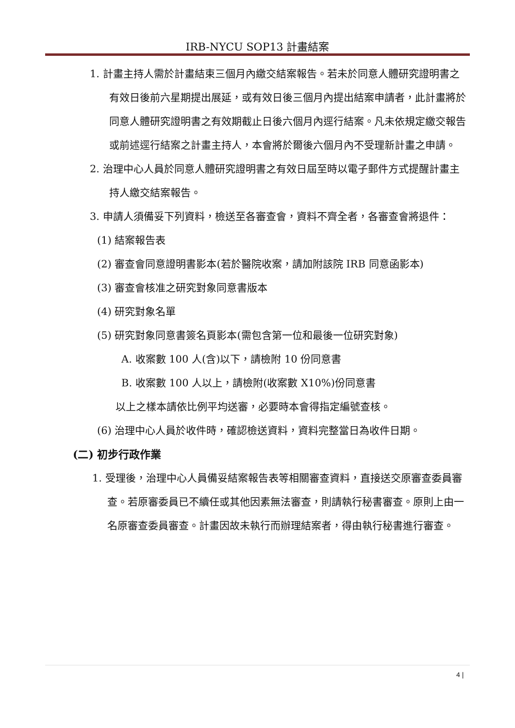IRB-NYCU SOP13 計畫結案
1. 計畫主持人需於計畫結束三個月內繳交結案報告。若未於同意人體研究證明書之有效日後前六星期提出展延，或有效日後三個月內提出結案申請者，此計畫將於同意人體研究證明書之有效期截止日後六個月內逕行結案。凡未依規定繳交報告或前述逕行結案之計畫主持人，本會將於爾後六個月內不受理新計畫之申請。
2. 治理中心人員於同意人體研究證明書之有效日屆至時以電子郵件方式提醒計畫主持人繳交結案報告。
3. 申請人須備妥下列資料，檢送至各審查會，資料不齊全者，各審查會將退件：
(1) 結案報告表
(2) 審查會同意證明書影本(若於醫院收案，請加附該院 IRB 同意函影本)
(3) 審查會核准之研究對象同意書版本
(4) 研究對象名單
(5) 研究對象同意書簽名頁影本(需包含第一位和最後一位研究對象)
A. 收案數 100 人(含)以下，請檢附 10 份同意書
B. 收案數 100 人以上，請檢附(收案數 X10%)份同意書
以上之樣本請依比例平均送審，必要時本會得指定編號查核。
(6) 治理中心人員於收件時，確認檢送資料，資料完整當日為收件日期。
(二) 初步行政作業
1. 受理後，治理中心人員備妥結案報告表等相關審查資料，直接送交原審查委員審查。若原審委員已不續任或其他因素無法審查，則請執行秘書審查。原則上由一名原審查委員審查。計畫因故未執行而辦理結案者，得由執行秘書進行審查。
4 |